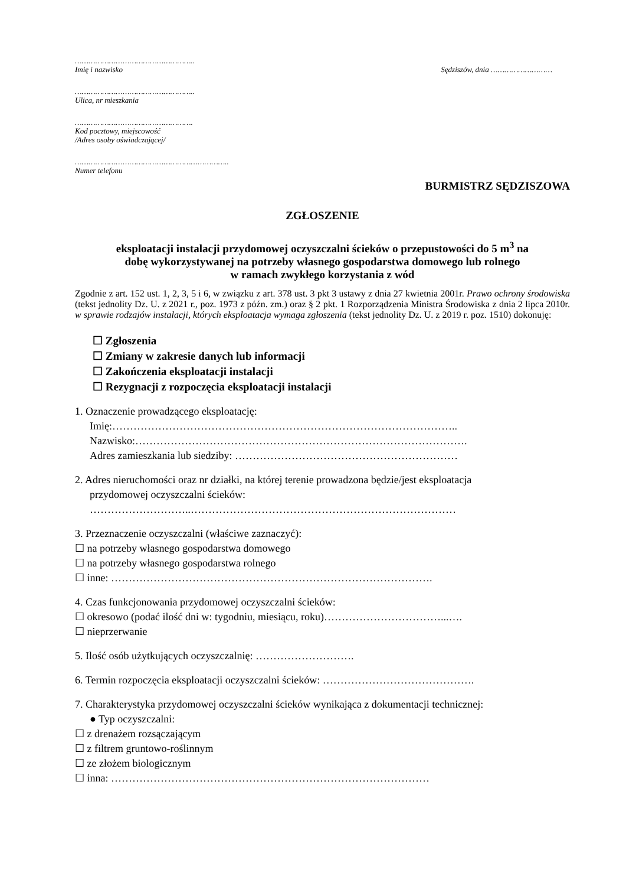……………………………………………..
Imię i nazwisko
Sędziszów, dnia ………………………
……………………………………………..
Ulica, nr mieszkania
…………………………………………….
Kod pocztowy, miejscowość
/Adres osoby oświadczającej/
…………………………………………………………..
Numer telefonu
BURMISTRZ SĘDZISZOWA
ZGŁOSZENIE
eksploatacji instalacji przydomowej oczyszczalni ścieków o przepustowości do 5 m<sup>3</sup> na
dobę wykorzystywanej na potrzeby własnego gospodarstwa domowego lub rolnego
w ramach zwykłego korzystania z wód
Zgodnie z art. 152 ust. 1, 2, 3, 5 i 6, w związku z art. 378 ust. 3 pkt 3 ustawy z dnia 27 kwietnia 2001r. Prawo ochrony środowiska (tekst jednolity Dz. U. z 2021 r., poz. 1973 z późn. zm.) oraz § 2 pkt. 1 Rozporządzenia Ministra Środowiska z dnia 2 lipca 2010r. w sprawie rodzajów instalacji, których eksploatacja wymaga zgłoszenia (tekst jednolity Dz. U. z 2019 r. poz. 1510) dokonuję:
☐ Zgłoszenia
☐ Zmiany w zakresie danych lub informacji
☐ Zakończenia eksploatacji instalacji
☐ Rezygnacji z rozpoczęcia eksploatacji instalacji
1. Oznaczenie prowadzącego eksploatację:
Imię:……………………………………………………………………………………..
Nazwisko:………………………………………………………………………………….
Adres zamieszkania lub siedziby: ………………………………………………………
2. Adres nieruchomości oraz nr działki, na której terenie prowadzona będzie/jest eksploatacja
przydomowej oczyszczalni ścieków:
………………………..…………………………………………………………………
3. Przeznaczenie oczyszczalni (właściwe zaznaczyć):
☐ na potrzeby własnego gospodarstwa domowego
☐ na potrzeby własnego gospodarstwa rolnego
☐ inne: ……………………………………………………………………………….
4. Czas funkcjonowania przydomowej oczyszczalni ścieków:
☐ okresowo (podać ilość dni w: tygodniu, miesiącu, roku)……………………………...….
☐ nieprzerwanie
5. Ilość osób użytkujących oczyszczalnię: ……………………….
6. Termin rozpoczęcia eksploatacji oczyszczalni ścieków: …………………………………….
7. Charakterystyka przydomowej oczyszczalni ścieków wynikająca z dokumentacji technicznej:
● Typ oczyszczalni:
☐ z drenażem rozsączającym
☐ z filtrem gruntowo-roślinnym
☐ ze złożem biologicznym
☐ inna: ………………………………………………………………………………